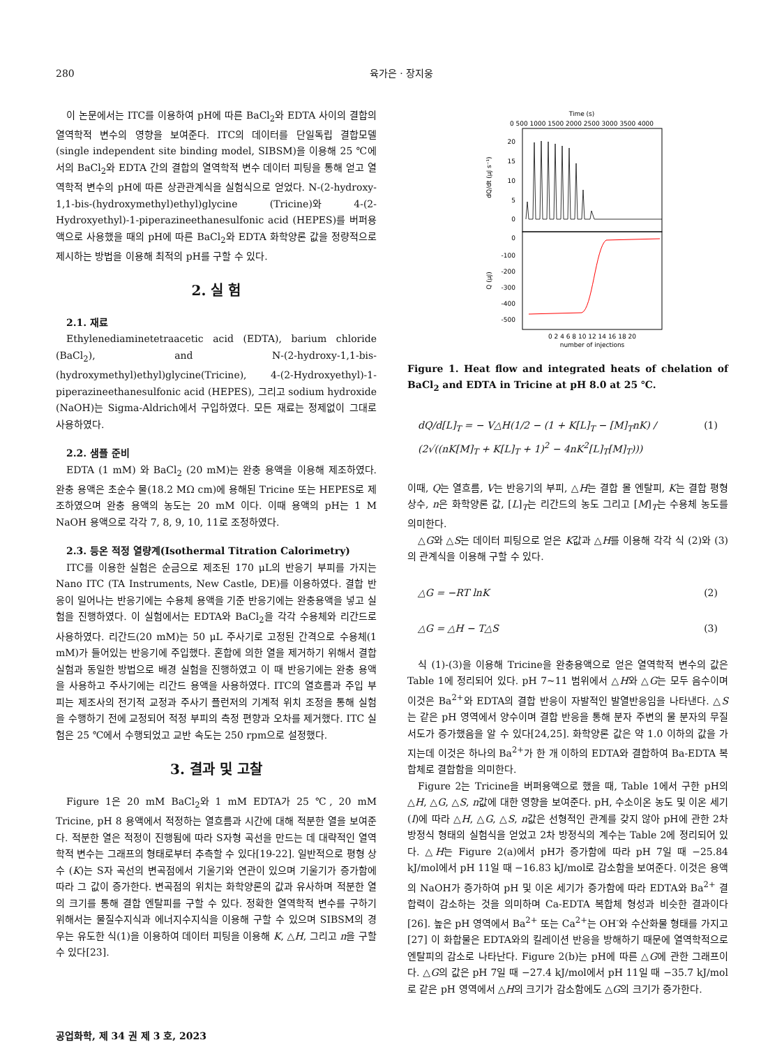280 육가은 · 장지웅
이 논문에서는 ITC를 이용하여 pH에 따른 BaCl<sub>2</sub>와 EDTA 사이의 결합의 열역학적 변수의 영향을 보여준다. ITC의 데이터를 단일독립 결합모델(single independent site binding model, SIBSM)을 이용해 25 ℃에서의 BaCl<sub>2</sub>와 EDTA 간의 결합의 열역학적 변수 데이터 피팅을 통해 얻고 열역학적 변수의 pH에 따른 상관관계식을 실험식으로 얻었다. N-(2-hydroxy-1,1-bis-(hydroxymethyl)ethyl)glycine (Tricine)와 4-(2-Hydroxyethyl)-1-piperazineethanesulfonic acid (HEPES)를 버퍼용액으로 사용했을 때의 pH에 따른 BaCl<sub>2</sub>와 EDTA 화학양론 값을 정량적으로 제시하는 방법을 이용해 최적의 pH를 구할 수 있다.
2. 실 험
2.1. 재료
Ethylenediaminetetraacetic acid (EDTA), barium chloride (BaCl<sub>2</sub>), and N-(2-hydroxy-1,1-bis-(hydroxymethyl)ethyl)glycine(Tricine), 4-(2-Hydroxyethyl)-1-piperazineethanesulfonic acid (HEPES), 그리고 sodium hydroxide (NaOH)는 Sigma-Aldrich에서 구입하였다. 모든 재료는 정제없이 그대로 사용하였다.
2.2. 샘플 준비
EDTA (1 mM) 와 BaCl<sub>2</sub> (20 mM)는 완충 용액을 이용해 제조하였다. 완충 용액은 초순수 물(18.2 MΩ cm)에 용해된 Tricine 또는 HEPES로 제조하였으며 완충 용액의 농도는 20 mM 이다. 이때 용액의 pH는 1 M NaOH 용액으로 각각 7, 8, 9, 10, 11로 조정하였다.
2.3. 등온 적정 열량계(Isothermal Titration Calorimetry)
ITC를 이용한 실험은 순금으로 제조된 170 μL의 반응기 부피를 가지는 Nano ITC (TA Instruments, New Castle, DE)를 이용하였다. 결합 반응이 일어나는 반응기에는 수용체 용액을 기준 반응기에는 완충용액을 넣고 실험을 진행하였다. 이 실험에서는 EDTA와 BaCl<sub>2</sub>을 각각 수용체와 리간드로 사용하였다. 리간드(20 mM)는 50 μL 주사기로 고정된 간격으로 수용체(1 mM)가 들어있는 반응기에 주입했다. 혼합에 의한 열을 제거하기 위해서 결합 실험과 동일한 방법으로 배경 실험을 진행하였고 이 때 반응기에는 완충 용액을 사용하고 주사기에는 리간드 용액을 사용하였다. ITC의 열흐름과 주입 부피는 제조사의 전기적 교정과 주사기 플런저의 기계적 위치 조정을 통해 실험을 수행하기 전에 교정되어 적정 부피의 측정 편향과 오차를 제거했다. ITC 실험은 25 ℃에서 수행되었고 교반 속도는 250 rpm으로 설정했다.
3. 결과 및 고찰
Figure 1은 20 mM BaCl<sub>2</sub>와 1 mM EDTA가 25 ℃, 20 mM Tricine, pH 8 용액에서 적정하는 열흐름과 시간에 대해 적분한 열을 보여준다. 적분한 열은 적정이 진행됨에 따라 S자형 곡선을 만드는 데 대략적인 열역학적 변수는 그래프의 형태로부터 추측할 수 있다[19-22]. 일반적으로 평형 상수 (K)는 S자 곡선의 변곡점에서 기울기와 연관이 있으며 기울기가 증가함에 따라 그 값이 증가한다. 변곡점의 위치는 화학양론의 값과 유사하며 적분한 열의 크기를 통해 결합 엔탈피를 구할 수 있다. 정확한 열역학적 변수를 구하기 위해서는 물질수지식과 에너지수지식을 이용해 구할 수 있으며 SIBSM의 경우는 유도한 식(1)을 이용하여 데이터 피팅을 이용해 K, △H, 그리고 n을 구할 수 있다[23].
Time (s)
0 500 1000 1500 2000 2500 3000 3500 4000
20
15
10
5
0
0
-100
-200
-300
-400
-500
dQ/dt (μJ s⁻¹)
Q (μJ)
0 2 4 6 8 10 12 14 16 18 20
number of injections
Figure 1. Heat flow and integrated heats of chelation of BaCl<sub>2</sub> and EDTA in Tricine at pH 8.0 at 25 ℃.
dQ/d[L]<sub>T</sub> = − V△H(1/2 − (1 + K[L]<sub>T</sub> − [M]<sub>T</sub>nK) / (2√((nK[M]<sub>T</sub> + K[L]<sub>T</sub> + 1)<sup>2</sup> − 4nK<sup>2</sup>[L]<sub>T</sub>[M]<sub>T</sub>))) (1)
이때, Q는 열흐름, V는 반응기의 부피, △H는 결합 몰 엔탈피, K는 결합 평형 상수, n은 화학양론 값, [L]<sub>T</sub>는 리간드의 농도 그리고 [M]<sub>T</sub>는 수용체 농도를 의미한다.
△G와 △S는 데이터 피팅으로 얻은 K값과 △H를 이용해 각각 식 (2)와 (3)의 관계식을 이용해 구할 수 있다.
△G = −RT lnK (2)
△G = △H − T△S (3)
식 (1)-(3)을 이용해 Tricine을 완충용액으로 얻은 열역학적 변수의 값은 Table 1에 정리되어 있다. pH 7~11 범위에서 △H와 △G는 모두 음수이며 이것은 Ba<sup>2+</sup>와 EDTA의 결합 반응이 자발적인 발열반응임을 나타낸다. △S는 같은 pH 영역에서 양수이며 결합 반응을 통해 분자 주변의 물 분자의 무질서도가 증가했음을 알 수 있다[24,25]. 화학양론 값은 약 1.0 이하의 값을 가지는데 이것은 하나의 Ba<sup>2+</sup>가 한 개 이하의 EDTA와 결합하여 Ba-EDTA 복합체로 결합함을 의미한다.
Figure 2는 Tricine을 버퍼용액으로 했을 때, Table 1에서 구한 pH의 △H, △G, △S, n값에 대한 영향을 보여준다. pH, 수소이온 농도 및 이온 세기(I)에 따라 △H, △G, △S, n값은 선형적인 관계를 갖지 않아 pH에 관한 2차방정식 형태의 실험식을 얻었고 2차 방정식의 계수는 Table 2에 정리되어 있다. △H는 Figure 2(a)에서 pH가 증가함에 따라 pH 7일 때 −25.84 kJ/mol에서 pH 11일 때 −16.83 kJ/mol로 감소함을 보여준다. 이것은 용액의 NaOH가 증가하여 pH 및 이온 세기가 증가함에 따라 EDTA와 Ba<sup>2+</sup> 결합력이 감소하는 것을 의미하며 Ca-EDTA 복합체 형성과 비슷한 결과이다[26]. 높은 pH 영역에서 Ba<sup>2+</sup> 또는 Ca<sup>2+</sup>는 OH<sup>-</sup>와 수산화물 형태를 가지고[27] 이 화합물은 EDTA와의 킬레이션 반응을 방해하기 때문에 열역학적으로 엔탈피의 감소로 나타난다. Figure 2(b)는 pH에 따른 △G에 관한 그래프이다. △G의 값은 pH 7일 때 −27.4 kJ/mol에서 pH 11일 때 −35.7 kJ/mol로 같은 pH 영역에서 △H의 크기가 감소함에도 △G의 크기가 증가한다.
공업화학, 제 34 권 제 3 호, 2023